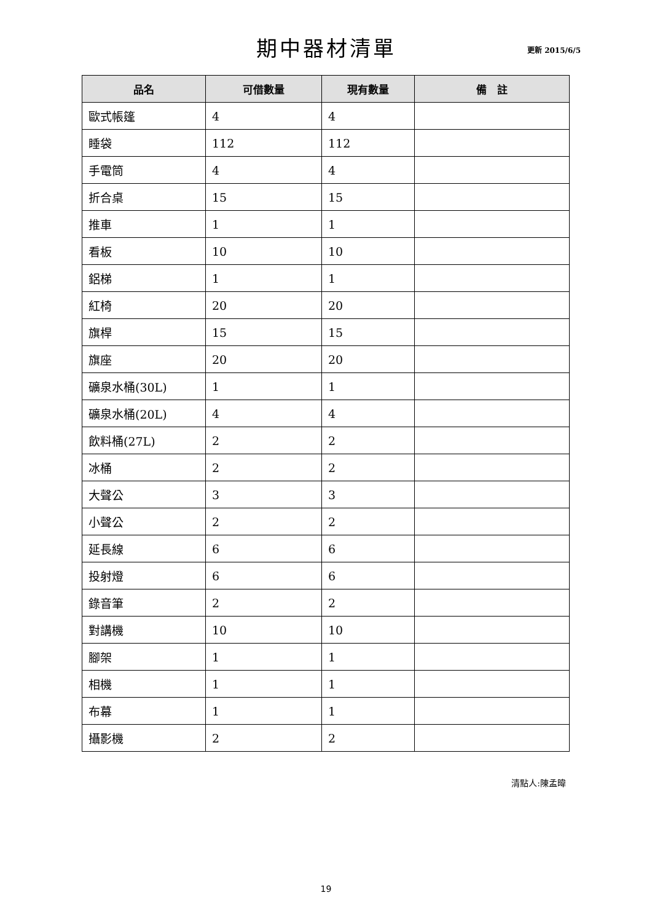期中器材清單
更新 2015/6/5
| 品名 | 可借數量 | 現有數量 | 備 註 |
| --- | --- | --- | --- |
| 歐式帳篷 | 4 | 4 | |
| 睡袋 | 112 | 112 | |
| 手電筒 | 4 | 4 | |
| 折合桌 | 15 | 15 | |
| 推車 | 1 | 1 | |
| 看板 | 10 | 10 | |
| 鋁梯 | 1 | 1 | |
| 紅椅 | 20 | 20 | |
| 旗桿 | 15 | 15 | |
| 旗座 | 20 | 20 | |
| 礦泉水桶(30L) | 1 | 1 | |
| 礦泉水桶(20L) | 4 | 4 | |
| 飲料桶(27L) | 2 | 2 | |
| 冰桶 | 2 | 2 | |
| 大聲公 | 3 | 3 | |
| 小聲公 | 2 | 2 | |
| 延長線 | 6 | 6 | |
| 投射燈 | 6 | 6 | |
| 錄音筆 | 2 | 2 | |
| 對講機 | 10 | 10 | |
| 腳架 | 1 | 1 | |
| 相機 | 1 | 1 | |
| 布幕 | 1 | 1 | |
| 攝影機 | 2 | 2 | |
清點人:陳孟暐
19